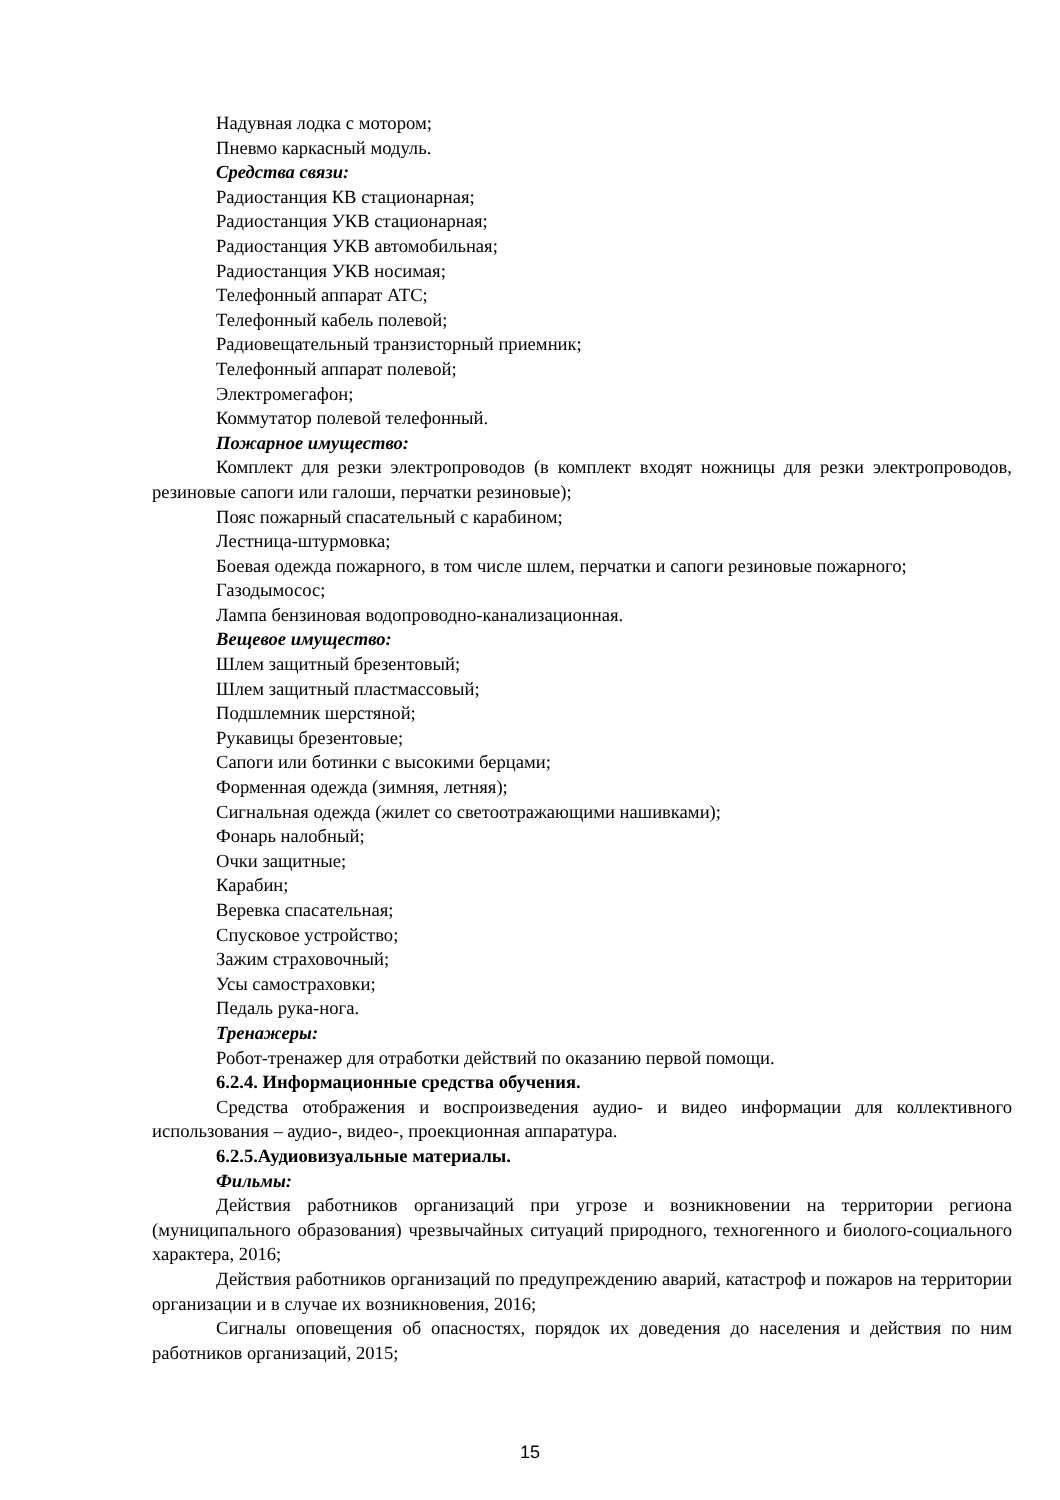Надувная лодка с мотором;
Пневмо каркасный модуль.
Средства связи:
Радиостанция КВ стационарная;
Радиостанция УКВ стационарная;
Радиостанция УКВ автомобильная;
Радиостанция УКВ носимая;
Телефонный аппарат АТС;
Телефонный кабель полевой;
Радиовещательный транзисторный приемник;
Телефонный аппарат полевой;
Электромегафон;
Коммутатор полевой телефонный.
Пожарное имущество:
Комплект для резки электропроводов (в комплект входят ножницы для резки электропроводов, резиновые сапоги или галоши, перчатки резиновые);
Пояс пожарный спасательный с карабином;
Лестница-штурмовка;
Боевая одежда пожарного, в том числе шлем, перчатки и сапоги резиновые пожарного;
Газодымосос;
Лампа бензиновая водопроводно-канализационная.
Вещевое имущество:
Шлем защитный брезентовый;
Шлем защитный пластмассовый;
Подшлемник шерстяной;
Рукавицы брезентовые;
Сапоги или ботинки с высокими берцами;
Форменная одежда (зимняя, летняя);
Сигнальная одежда (жилет со светоотражающими нашивками);
Фонарь налобный;
Очки защитные;
Карабин;
Веревка спасательная;
Спусковое устройство;
Зажим страховочный;
Усы самостраховки;
Педаль рука-нога.
Тренажеры:
Робот-тренажер для отработки действий по оказанию первой помощи.
6.2.4. Информационные средства обучения.
Средства отображения и воспроизведения аудио- и видео информации для коллективного использования – аудио-, видео-, проекционная аппаратура.
6.2.5.Аудиовизуальные материалы.
Фильмы:
Действия работников организаций при угрозе и возникновении на территории региона (муниципального образования) чрезвычайных ситуаций природного, техногенного и биолого-социального характера, 2016;
Действия работников организаций по предупреждению аварий, катастроф и пожаров на территории организации и в случае их возникновения, 2016;
Сигналы оповещения об опасностях, порядок их доведения до населения и действия по ним работников организаций, 2015;
15